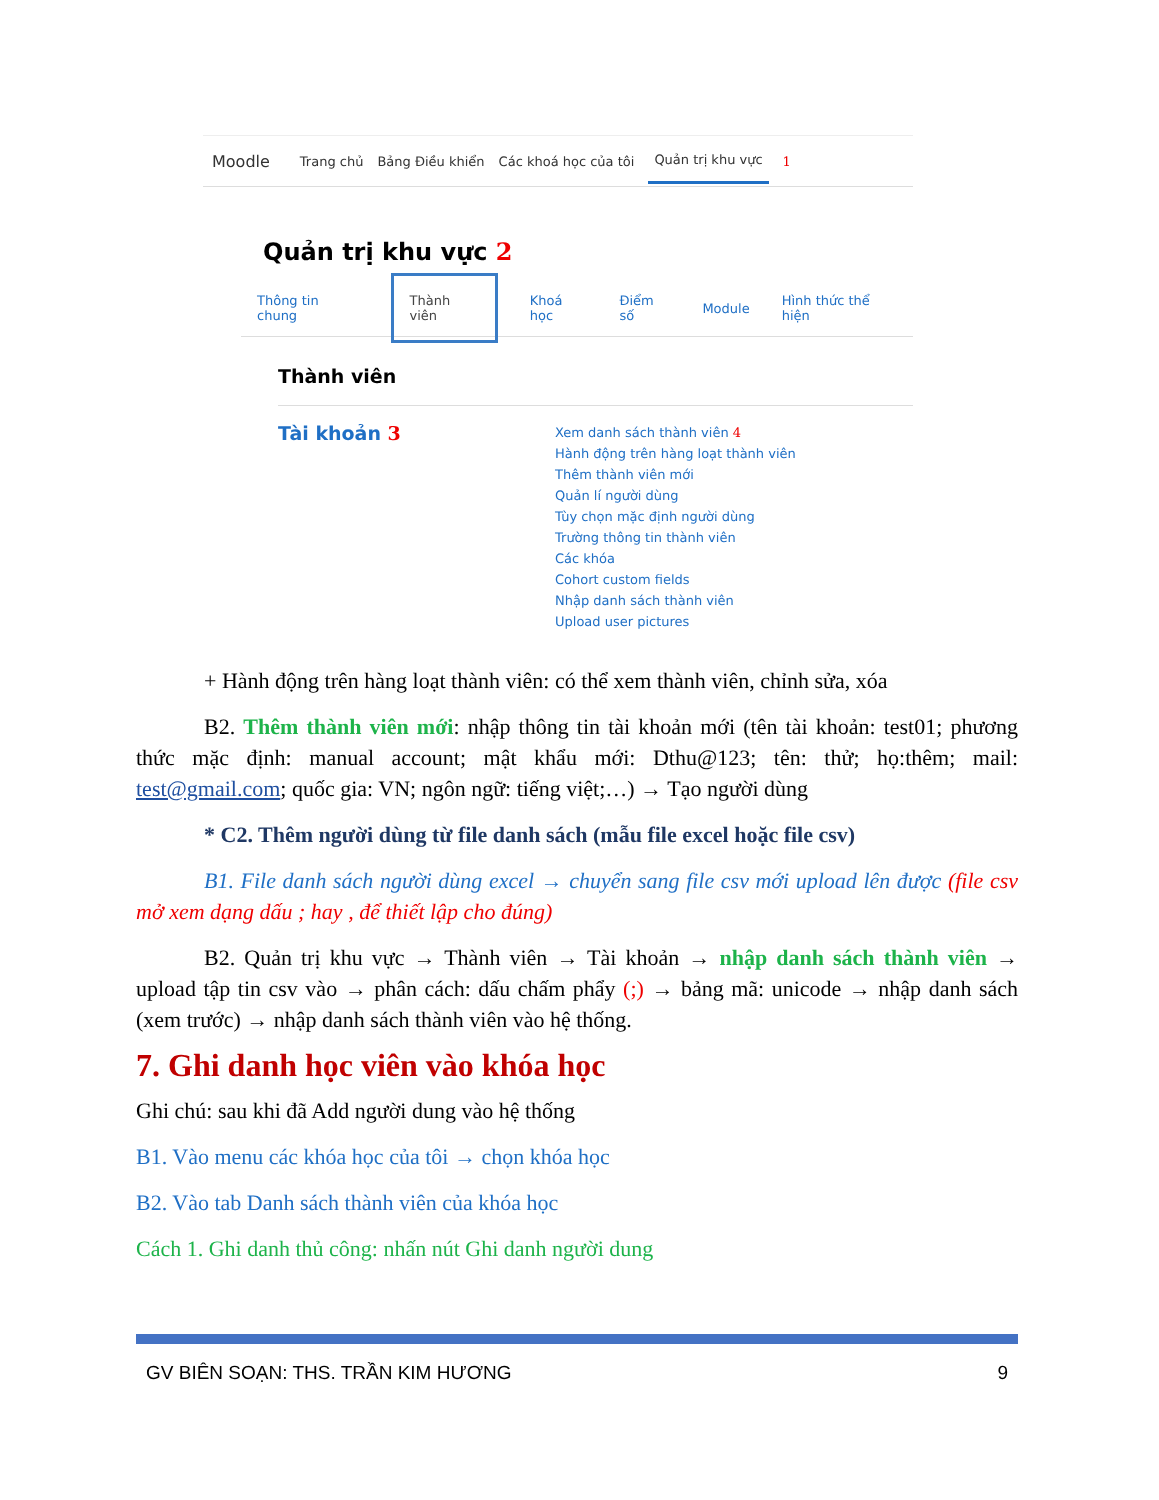Moodle Trang chủ Bảng Điều khiển Các khoá học của tôi Quản trị khu vực 1
Quản trị khu vực 2
Thông tin chung Thành viên Khoá học Điểm số Module Hình thức thể hiện
Thành viên
Tài khoản 3
Xem danh sách thành viên 4
Hành động trên hàng loạt thành viên
Thêm thành viên mới
Quản lí người dùng
Tùy chọn mặc định người dùng
Trường thông tin thành viên
Các khóa
Cohort custom fields
Nhập danh sách thành viên
Upload user pictures
+ Hành động trên hàng loạt thành viên: có thể xem thành viên, chỉnh sửa, xóa
B2. Thêm thành viên mới: nhập thông tin tài khoản mới (tên tài khoản: test01; phương thức mặc định: manual account; mật khẩu mới: Dthu@123; tên: thử; họ:thêm; mail: test@gmail.com; quốc gia: VN; ngôn ngữ: tiếng việt;…) → Tạo người dùng
* C2. Thêm người dùng từ file danh sách (mẫu file excel hoặc file csv)
B1. File danh sách người dùng excel → chuyển sang file csv mới upload lên được (file csv mở xem dạng dấu ; hay , để thiết lập cho đúng)
B2. Quản trị khu vực → Thành viên → Tài khoản → nhập danh sách thành viên → upload tập tin csv vào → phân cách: dấu chấm phẩy (;) → bảng mã: unicode → nhập danh sách (xem trước) → nhập danh sách thành viên vào hệ thống.
7. Ghi danh học viên vào khóa học
Ghi chú: sau khi đã Add người dung vào hệ thống
B1. Vào menu các khóa học của tôi → chọn khóa học
B2. Vào tab Danh sách thành viên của khóa học
Cách 1. Ghi danh thủ công: nhấn nút Ghi danh người dung
GV BIÊN SOẠN: THS. TRẦN KIM HƯƠNG 9